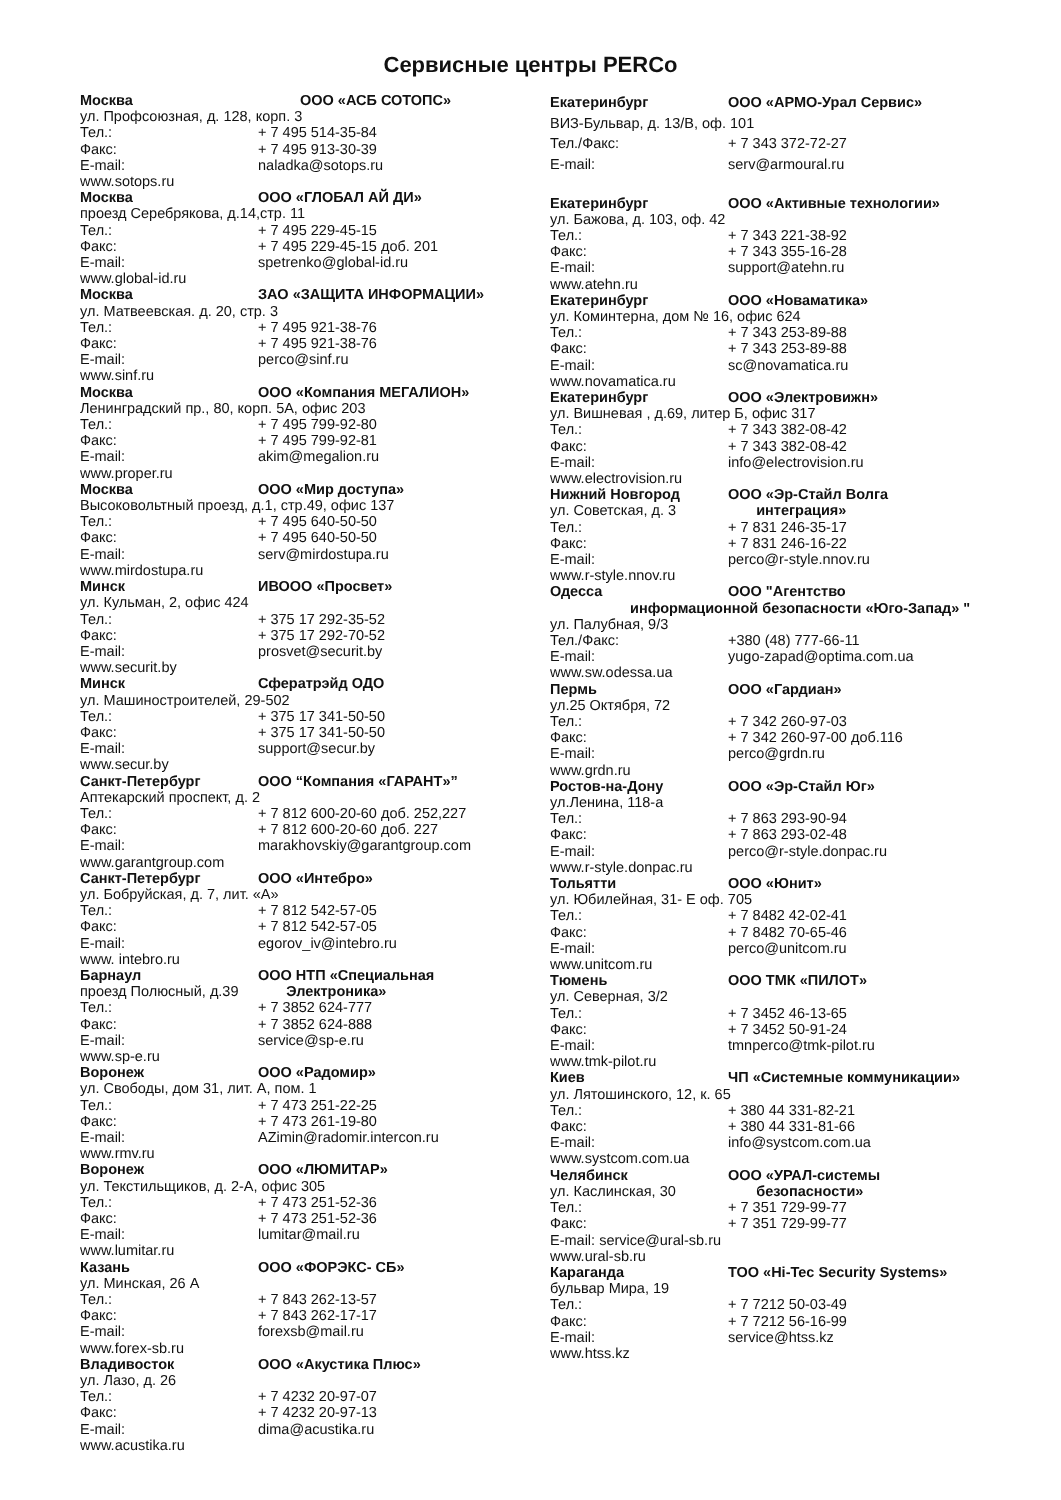Сервисные центры PERCo
Москва ООО «АСБ СОТОПС»
ул. Профсоюзная, д. 128, корп. 3
Тел.: + 7 495 514-35-84
Факс: + 7 495 913-30-39
E-mail: naladka@sotops.ru
www.sotops.ru
Москва ООО «ГЛОБАЛ АЙ ДИ»
проезд Серебрякова, д.14,стр. 11
Тел.: + 7 495 229-45-15
Факс: + 7 495 229-45-15 доб. 201
E-mail: spetrenko@global-id.ru
www.global-id.ru
Москва ЗАО «ЗАЩИТА ИНФОРМАЦИИ»
ул. Матвеевская. д. 20, стр. 3
Тел.: + 7 495 921-38-76
Факс: + 7 495 921-38-76
E-mail: perco@sinf.ru
www.sinf.ru
Москва ООО «Компания МЕГАЛИОН»
Ленинградский пр., 80, корп. 5А, офис 203
Тел.: + 7 495 799-92-80
Факс: + 7 495 799-92-81
E-mail: akim@megalion.ru
www.proper.ru
Москва ООО «Мир доступа»
Высоковольтный проезд, д.1, стр.49, офис 137
Тел.: + 7 495 640-50-50
Факс: + 7 495 640-50-50
E-mail: serv@mirdostupa.ru
www.mirdostupa.ru
Минск ИВООО «Просвет»
ул. Кульман, 2, офис 424
Тел.: + 375 17 292-35-52
Факс: + 375 17 292-70-52
E-mail: prosvet@securit.by
www.securit.by
Минск Сфератрэйд ОДО
ул. Машиностроителей, 29-502
Тел.: + 375 17 341-50-50
Факс: + 375 17 341-50-50
E-mail: support@secur.by
www.secur.by
Санкт-Петербург ООО “Компания «ГАРАНТ»”
Аптекарский проспект, д. 2
Тел.: + 7 812 600-20-60 доб. 252,227
Факс: + 7 812 600-20-60 доб. 227
E-mail: marakhovskiy@garantgroup.com
www.garantgroup.com
Санкт-Петербург ООО «Интебро»
ул. Бобруйская, д. 7, лит. «А»
Тел.: + 7 812 542-57-05
Факс: + 7 812 542-57-05
E-mail: egorov_iv@intebro.ru
www. intebro.ru
Барнаул ООО НТП «Специальная
проезд Полюсный, д.39 Электроника»
Тел.: + 7 3852 624-777
Факс: + 7 3852 624-888
E-mail: service@sp-e.ru
www.sp-e.ru
Воронеж ООО «Радомир»
ул. Свободы, дом 31, лит. А, пом. 1
Тел.: + 7 473 251-22-25
Факс: + 7 473 261-19-80
E-mail: AZimin@radomir.intercon.ru
www.rmv.ru
Воронеж ООО «ЛЮМИТАР»
ул. Текстильщиков, д. 2-А, офис 305
Тел.: + 7 473 251-52-36
Факс: + 7 473 251-52-36
E-mail: lumitar@mail.ru
www.lumitar.ru
Казань ООО «ФОРЭКС- СБ»
ул. Минская, 26 А
Тел.: + 7 843 262-13-57
Факс: + 7 843 262-17-17
E-mail: forexsb@mail.ru
www.forex-sb.ru
Владивосток ООО «Акустика Плюс»
ул. Лазо, д. 26
Тел.: + 7 4232 20-97-07
Факс: + 7 4232 20-97-13
E-mail: dima@acustika.ru
www.acustika.ru
Екатеринбург ООО «АРМО-Урал Сервис»
ВИЗ-Бульвар, д. 13/В, оф. 101
Тел./Факс: + 7 343 372-72-27
E-mail: serv@armoural.ru
Екатеринбург ООО «Активные технологии»
ул. Бажова, д. 103, оф. 42
Тел.: + 7 343 221-38-92
Факс: + 7 343 355-16-28
E-mail: support@atehn.ru
www.atehn.ru
Екатеринбург ООО «Новаматика»
ул. Коминтерна, дом № 16, офис 624
Тел.: + 7 343 253-89-88
Факс: + 7 343 253-89-88
E-mail: sc@novamatica.ru
www.novamatica.ru
Екатеринбург ООО «Электровижн»
ул. Вишневая , д.69, литер Б, офис 317
Тел.: + 7 343 382-08-42
Факс: + 7 343 382-08-42
E-mail: info@electrovision.ru
www.electrovision.ru
Нижний Новгород ООО «Эр-Стайл Волга
ул. Советская, д. 3 интеграция»
Тел.: + 7 831 246-35-17
Факс: + 7 831 246-16-22
E-mail: perco@r-style.nnov.ru
www.r-style.nnov.ru
Одесса ООО "Агентство
информационной безопасности «Юго-Запад» "
ул. Палубная, 9/3
Тел./Факс: +380 (48) 777-66-11
E-mail: yugo-zapad@optima.com.ua
www.sw.odessa.ua
Пермь ООО «Гардиан»
ул.25 Октября, 72
Тел.: + 7 342 260-97-03
Факс: + 7 342 260-97-00 доб.116
E-mail: perco@grdn.ru
www.grdn.ru
Ростов-на-Дону ООО «Эр-Стайл Юг»
ул.Ленина, 118-а
Тел.: + 7 863 293-90-94
Факс: + 7 863 293-02-48
E-mail: perco@r-style.donpac.ru
www.r-style.donpac.ru
Тольятти ООО «Юнит»
ул. Юбилейная, 31- Е оф. 705
Тел.: + 7 8482 42-02-41
Факс: + 7 8482 70-65-46
E-mail: perco@unitcom.ru
www.unitcom.ru
Тюмень ООО ТМК «ПИЛОТ»
ул. Северная, 3/2
Тел.: + 7 3452 46-13-65
Факс: + 7 3452 50-91-24
E-mail: tmnperco@tmk-pilot.ru
www.tmk-pilot.ru
Киев ЧП «Системные коммуникации»
ул. Лятошинского, 12, к. 65
Тел.: + 380 44 331-82-21
Факс: + 380 44 331-81-66
E-mail: info@systcom.com.ua
www.systcom.com.ua
Челябинск ООО «УРАЛ-системы
ул. Каслинская, 30 безопасности»
Тел.: + 7 351 729-99-77
Факс: + 7 351 729-99-77
E-mail: service@ural-sb.ru
www.ural-sb.ru
Караганда ТОО «Hi-Tec Security Systems»
бульвар Мира, 19
Тел.: + 7 7212 50-03-49
Факс: + 7 7212 56-16-99
E-mail: service@htss.kz
www.htss.kz